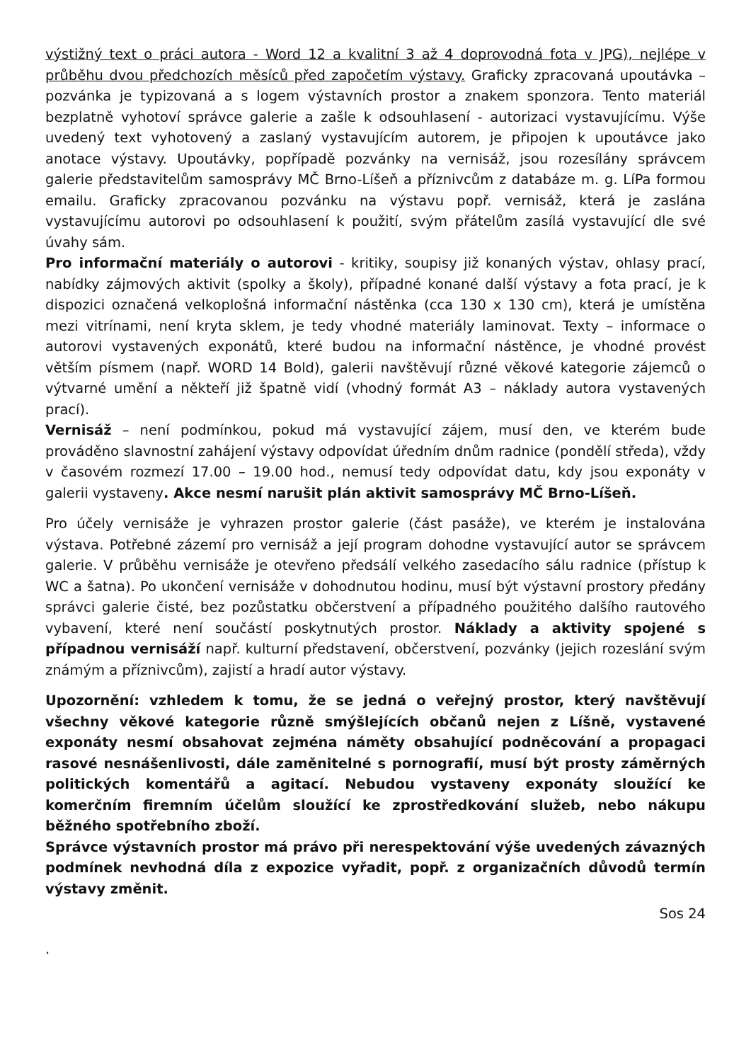výstižný text o práci autora - Word 12 a kvalitní 3 až 4 doprovodná fota v JPG), nejlépe v průběhu dvou předchozích měsíců před započetím výstavy. Graficky zpracovaná upoutávka – pozvánka je typizovaná a s logem výstavních prostor a znakem sponzora. Tento materiál bezplatně vyhotoví správce galerie a zašle k odsouhlasení - autorizaci vystavujícímu. Výše uvedený text vyhotovený a zaslaný vystavujícím autorem, je připojen k upoutávce jako anotace výstavy. Upoutávky, popřípadě pozvánky na vernisáž, jsou rozesílány správcem galerie představitelům samosprávy MČ Brno-Líšeň a příznivcům z databáze m. g. LíPa formou emailu. Graficky zpracovanou pozvánku na výstavu popř. vernisáž, která je zaslána vystavujícímu autorovi po odsouhlasení k použití, svým přátelům zasílá vystavující dle své úvahy sám.
Pro informační materiály o autorovi - kritiky, soupisy již konaných výstav, ohlasy prací, nabídky zájmových aktivit (spolky a školy), případné konané další výstavy a fota prací, je k dispozici označená velkoplošná informační nástěnka (cca 130 x 130 cm), která je umístěna mezi vitrínami, není kryta sklem, je tedy vhodné materiály laminovat. Texty – informace o autorovi vystavených exponátů, které budou na informační nástěnce, je vhodné provést větším písmem (např. WORD 14 Bold), galerii navštěvují různé věkové kategorie zájemců o výtvarné umění a někteří již špatně vidí (vhodný formát A3 – náklady autora vystavených prací).
Vernisáž – není podmínkou, pokud má vystavující zájem, musí den, ve kterém bude prováděno slavnostní zahájení výstavy odpovídat úředním dnům radnice (pondělí středa), vždy v časovém rozmezí 17.00 – 19.00 hod., nemusí tedy odpovídat datu, kdy jsou exponáty v galerii vystaveny. Akce nesmí narušit plán aktivit samosprávy MČ Brno-Líšeň.
Pro účely vernisáže je vyhrazen prostor galerie (část pasáže), ve kterém je instalována výstava. Potřebné zázemí pro vernisáž a její program dohodne vystavující autor se správcem galerie. V průběhu vernisáže je otevřeno předsálí velkého zasedacího sálu radnice (přístup k WC a šatna). Po ukončení vernisáže v dohodnutou hodinu, musí být výstavní prostory předány správci galerie čisté, bez pozůstatku občerstvení a případného použitého dalšího rautového vybavení, které není součástí poskytnutých prostor. Náklady a aktivity spojené s případnou vernisáží např. kulturní představení, občerstvení, pozvánky (jejich rozeslání svým známým a příznivcům), zajistí a hradí autor výstavy.
Upozornění: vzhledem k tomu, že se jedná o veřejný prostor, který navštěvují všechny věkové kategorie různě smýšlejících občanů nejen z Líšně, vystavené exponáty nesmí obsahovat zejména náměty obsahující podněcování a propagaci rasové nesnášenlivosti, dále zaměnitelné s pornografií, musí být prosty záměrných politických komentářů a agitací. Nebudou vystaveny exponáty sloužící ke komerčním firemním účelům sloužící ke zprostředkování služeb, nebo nákupu běžného spotřebního zboží.
Správce výstavních prostor má právo při nerespektování výše uvedených závazných podmínek nevhodná díla z expozice vyřadit, popř. z organizačních důvodů termín výstavy změnit.
Sos 24
.